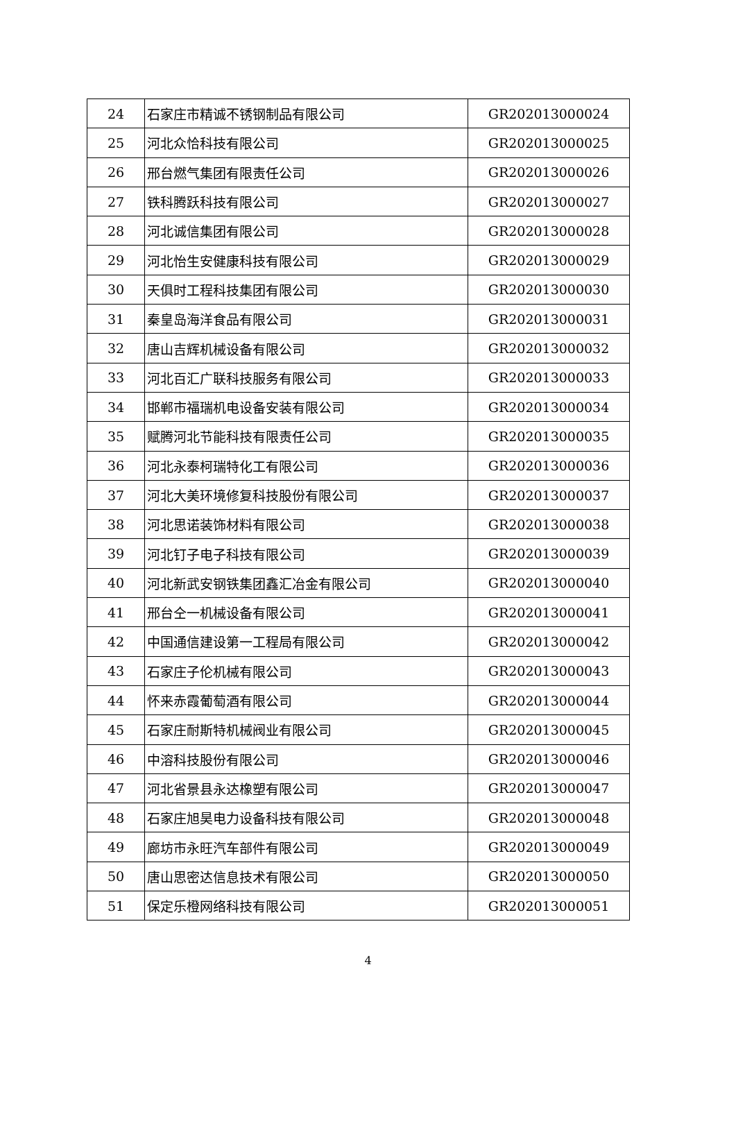| 24 | 石家庄市精诚不锈钢制品有限公司 | GR202013000024 |
| 25 | 河北众恰科技有限公司 | GR202013000025 |
| 26 | 邢台燃气集团有限责任公司 | GR202013000026 |
| 27 | 铁科腾跃科技有限公司 | GR202013000027 |
| 28 | 河北诚信集团有限公司 | GR202013000028 |
| 29 | 河北怡生安健康科技有限公司 | GR202013000029 |
| 30 | 天俱时工程科技集团有限公司 | GR202013000030 |
| 31 | 秦皇岛海洋食品有限公司 | GR202013000031 |
| 32 | 唐山吉辉机械设备有限公司 | GR202013000032 |
| 33 | 河北百汇广联科技服务有限公司 | GR202013000033 |
| 34 | 邯郸市福瑞机电设备安装有限公司 | GR202013000034 |
| 35 | 赋腾河北节能科技有限责任公司 | GR202013000035 |
| 36 | 河北永泰柯瑞特化工有限公司 | GR202013000036 |
| 37 | 河北大美环境修复科技股份有限公司 | GR202013000037 |
| 38 | 河北思诺装饰材料有限公司 | GR202013000038 |
| 39 | 河北钉子电子科技有限公司 | GR202013000039 |
| 40 | 河北新武安钢铁集团鑫汇冶金有限公司 | GR202013000040 |
| 41 | 邢台仝一机械设备有限公司 | GR202013000041 |
| 42 | 中国通信建设第一工程局有限公司 | GR202013000042 |
| 43 | 石家庄子伦机械有限公司 | GR202013000043 |
| 44 | 怀来赤霞葡萄酒有限公司 | GR202013000044 |
| 45 | 石家庄耐斯特机械阀业有限公司 | GR202013000045 |
| 46 | 中溶科技股份有限公司 | GR202013000046 |
| 47 | 河北省景县永达橡塑有限公司 | GR202013000047 |
| 48 | 石家庄旭昊电力设备科技有限公司 | GR202013000048 |
| 49 | 廊坊市永旺汽车部件有限公司 | GR202013000049 |
| 50 | 唐山思密达信息技术有限公司 | GR202013000050 |
| 51 | 保定乐橙网络科技有限公司 | GR202013000051 |
4